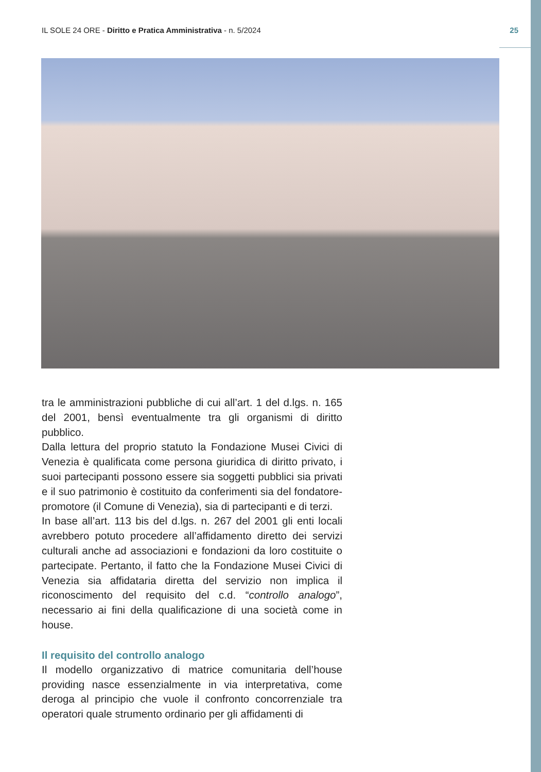IL SOLE 24 ORE - Diritto e Pratica Amministrativa - n. 5/2024 25
tra le amministrazioni pubbliche di cui all’art. 1 del d.lgs. n. 165 del 2001, bensì eventualmente tra gli organismi di diritto pubblico.
Dalla lettura del proprio statuto la Fondazione Musei Civici di Venezia è qualificata come persona giuridica di diritto privato, i suoi partecipanti possono essere sia soggetti pubblici sia privati e il suo patrimonio è costituito da conferimenti sia del fondatore-promotore (il Comune di Venezia), sia di partecipanti e di terzi.
In base all’art. 113 bis del d.lgs. n. 267 del 2001 gli enti locali avrebbero potuto procedere all’affidamento diretto dei servizi culturali anche ad associazioni e fondazioni da loro costituite o partecipate. Pertanto, il fatto che la Fondazione Musei Civici di Venezia sia affidataria diretta del servizio non implica il riconoscimento del requisito del c.d. “controllo analogo”, necessario ai fini della qualificazione di una società come in house.
Il requisito del controllo analogo
Il modello organizzativo di matrice comunitaria dell’house providing nasce essenzialmente in via interpretativa, come deroga al principio che vuole il confronto concorrenziale tra operatori quale strumento ordinario per gli affidamenti di